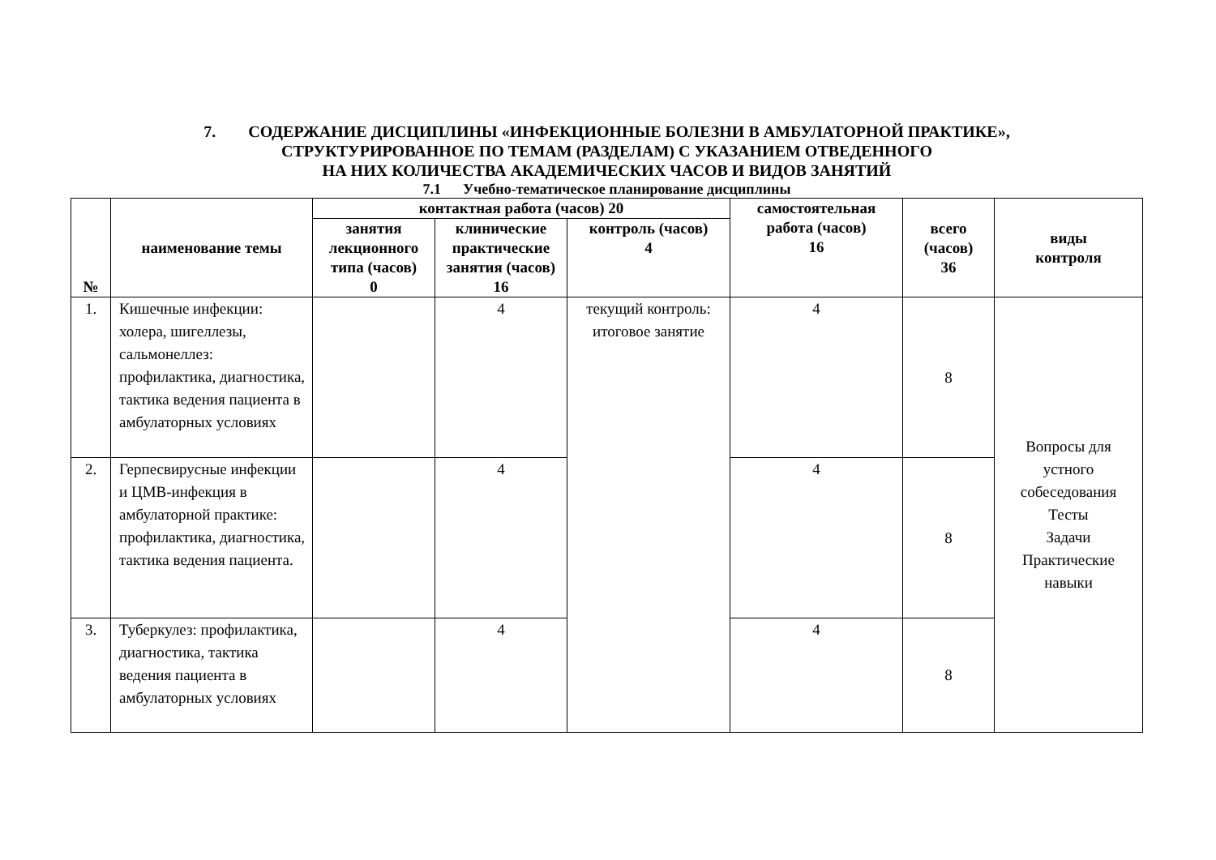7. СОДЕРЖАНИЕ ДИСЦИПЛИНЫ «ИНФЕКЦИОННЫЕ БОЛЕЗНИ В АМБУЛАТОРНОЙ ПРАКТИКЕ»,
СТРУКТУРИРОВАННОЕ ПО ТЕМАМ (РАЗДЕЛАМ) С УКАЗАНИЕМ ОТВЕДЕННОГО
НА НИХ КОЛИЧЕСТВА АКАДЕМИЧЕСКИХ ЧАСОВ И ВИДОВ ЗАНЯТИЙ
7.1 Учебно-тематическое планирование дисциплины
| № | наименование темы | контактная работа (часов) 20 | | | самостоятельная работа (часов) 16 | всего (часов) 36 | виды контроля |
| --- | --- | --- | --- | --- | --- | --- | --- |
| | | занятия лекционного типа (часов) 0 | клинические практические занятия (часов) 16 | контроль (часов) 4 | | | |
| 1. | Кишечные инфекции: холера, шигеллезы, сальмонеллез: профилактика, диагностика, тактика ведения пациента в амбулаторных условиях | | 4 | текущий контроль: итоговое занятие | 4 | 8 | Вопросы для устного собеседования Тесты Задачи Практические навыки |
| 2. | Герпесвирусные инфекции и ЦМВ-инфекция в амбулаторной практике: профилактика, диагностика, тактика ведения пациента. | | 4 | | 4 | 8 | |
| 3. | Туберкулез: профилактика, диагностика, тактика ведения пациента в амбулаторных условиях | | 4 | | 4 | 8 | |